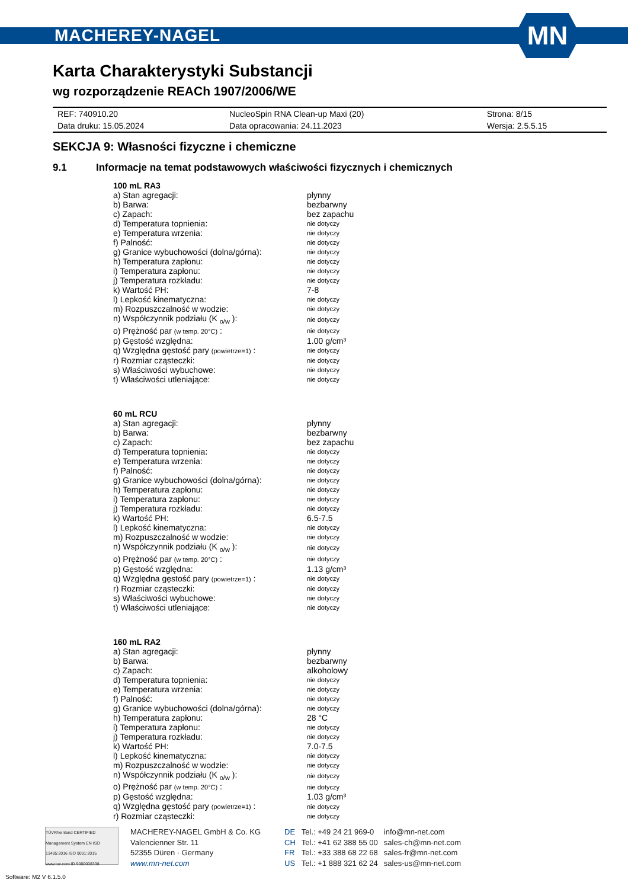MACHEREY-NAGEL
MN
Karta Charakterystyki Substancji
wg rozporządzenie REACh 1907/2006/WE
| REF: 740910.20 | NucleoSpin RNA Clean-up Maxi (20) | Strona: 8/15 |
| Data druku: 15.05.2024 | Data opracowania: 24.11.2023 | Wersja: 2.5.5.15 |
SEKCJA 9: Własności fizyczne i chemiczne
9.1 Informacje na temat podstawowych właściwości fizycznych i chemicznych
| 100 mL RA3 | |
| a) Stan agregacji: | płynny |
| b) Barwa: | bezbarwny |
| c) Zapach: | bez zapachu |
| d) Temperatura topnienia: | nie dotyczy |
| e) Temperatura wrzenia: | nie dotyczy |
| f) Palność: | nie dotyczy |
| g) Granice wybuchowości (dolna/górna): | nie dotyczy |
| h) Temperatura zapłonu: | nie dotyczy |
| i) Temperatura zapłonu: | nie dotyczy |
| j) Temperatura rozkładu: | nie dotyczy |
| k) Wartość PH: | 7-8 |
| l) Lepkość kinematyczna: | nie dotyczy |
| m) Rozpuszczalność w wodzie: | nie dotyczy |
| n) Współczynnik podziału (K <sub>o/w</sub> ): | nie dotyczy |
| o) Prężność par (w temp. 20°C) : | nie dotyczy |
| p) Gęstość względna: | 1.00 g/cm³ |
| q) Względna gęstość pary (powietrze=1) : | nie dotyczy |
| r) Rozmiar cząsteczki: | nie dotyczy |
| s) Właściwości wybuchowe: | nie dotyczy |
| t) Właściwości utleniające: | nie dotyczy |
| 60 mL RCU | |
| a) Stan agregacji: | płynny |
| b) Barwa: | bezbarwny |
| c) Zapach: | bez zapachu |
| d) Temperatura topnienia: | nie dotyczy |
| e) Temperatura wrzenia: | nie dotyczy |
| f) Palność: | nie dotyczy |
| g) Granice wybuchowości (dolna/górna): | nie dotyczy |
| h) Temperatura zapłonu: | nie dotyczy |
| i) Temperatura zapłonu: | nie dotyczy |
| j) Temperatura rozkładu: | nie dotyczy |
| k) Wartość PH: | 6.5-7.5 |
| l) Lepkość kinematyczna: | nie dotyczy |
| m) Rozpuszczalność w wodzie: | nie dotyczy |
| n) Współczynnik podziału (K <sub>o/w</sub> ): | nie dotyczy |
| o) Prężność par (w temp. 20°C) : | nie dotyczy |
| p) Gęstość względna: | 1.13 g/cm³ |
| q) Względna gęstość pary (powietrze=1) : | nie dotyczy |
| r) Rozmiar cząsteczki: | nie dotyczy |
| s) Właściwości wybuchowe: | nie dotyczy |
| t) Właściwości utleniające: | nie dotyczy |
| 160 mL RA2 | |
| a) Stan agregacji: | płynny |
| b) Barwa: | bezbarwny |
| c) Zapach: | alkoholowy |
| d) Temperatura topnienia: | nie dotyczy |
| e) Temperatura wrzenia: | nie dotyczy |
| f) Palność: | nie dotyczy |
| g) Granice wybuchowości (dolna/górna): | nie dotyczy |
| h) Temperatura zapłonu: | 28 °C |
| i) Temperatura zapłonu: | nie dotyczy |
| j) Temperatura rozkładu: | nie dotyczy |
| k) Wartość PH: | 7.0-7.5 |
| l) Lepkość kinematyczna: | nie dotyczy |
| m) Rozpuszczalność w wodzie: | nie dotyczy |
| n) Współczynnik podziału (K <sub>o/w</sub> ): | nie dotyczy |
| o) Prężność par (w temp. 20°C) : | nie dotyczy |
| p) Gęstość względna: | 1.03 g/cm³ |
| q) Względna gęstość pary (powietrze=1) : | nie dotyczy |
| r) Rozmiar cząsteczki: | nie dotyczy |
TÜVRheinland CERTIFIED
Management System EN ISO 13485:2016 ISO 9001:2015
www.tuv.com ID 9000008338
MACHEREY-NAGEL GmbH & Co. KG
Valencienner Str. 11
52355 Düren · Germany
www.mn-net.com
| DE | Tel.: +49 24 21 969-0 | info@mn-net.com |
| CH | Tel.: +41 62 388 55 00 | sales-ch@mn-net.com |
| FR | Tel.: +33 388 68 22 68 | sales-fr@mn-net.com |
| US | Tel.: +1 888 321 62 24 | sales-us@mn-net.com |
Software: M2 V 6.1.5.0